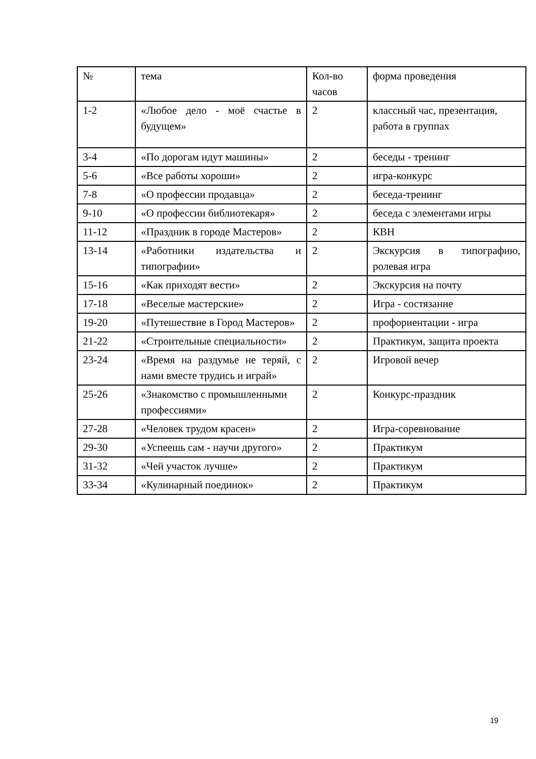| № | тема | Кол-во часов | форма проведения |
| 1-2 | «Любое дело - моё счастье в будущем» | 2 | классный час, презентация, работа в группах |
| 3-4 | «По дорогам идут машины» | 2 | беседы - тренинг |
| 5-6 | «Все работы хороши» | 2 | игра-конкурс |
| 7-8 | «О профессии продавца» | 2 | беседа-тренинг |
| 9-10 | «О профессии библиотекаря» | 2 | беседа с элементами игры |
| 11-12 | «Праздник в городе Мастеров» | 2 | КВН |
| 13-14 | «Работники издательства и типографии» | 2 | Экскурсия в типографию, ролевая игра |
| 15-16 | «Как приходят вести» | 2 | Экскурсия на почту |
| 17-18 | «Веселые мастерские» | 2 | Игра - состязание |
| 19-20 | «Путешествие в Город Мастеров» | 2 | профориентации - игра |
| 21-22 | «Строительные специальности» | 2 | Практикум, защита проекта |
| 23-24 | «Время на раздумье не теряй, с нами вместе трудись и играй» | 2 | Игровой вечер |
| 25-26 | «Знакомство с промышленными профессиями» | 2 | Конкурс-праздник |
| 27-28 | «Человек трудом красен» | 2 | Игра-соревнование |
| 29-30 | «Успеешь сам - научи другого» | 2 | Практикум |
| 31-32 | «Чей участок лучше» | 2 | Практикум |
| 33-34 | «Кулинарный поединок» | 2 | Практикум |
19